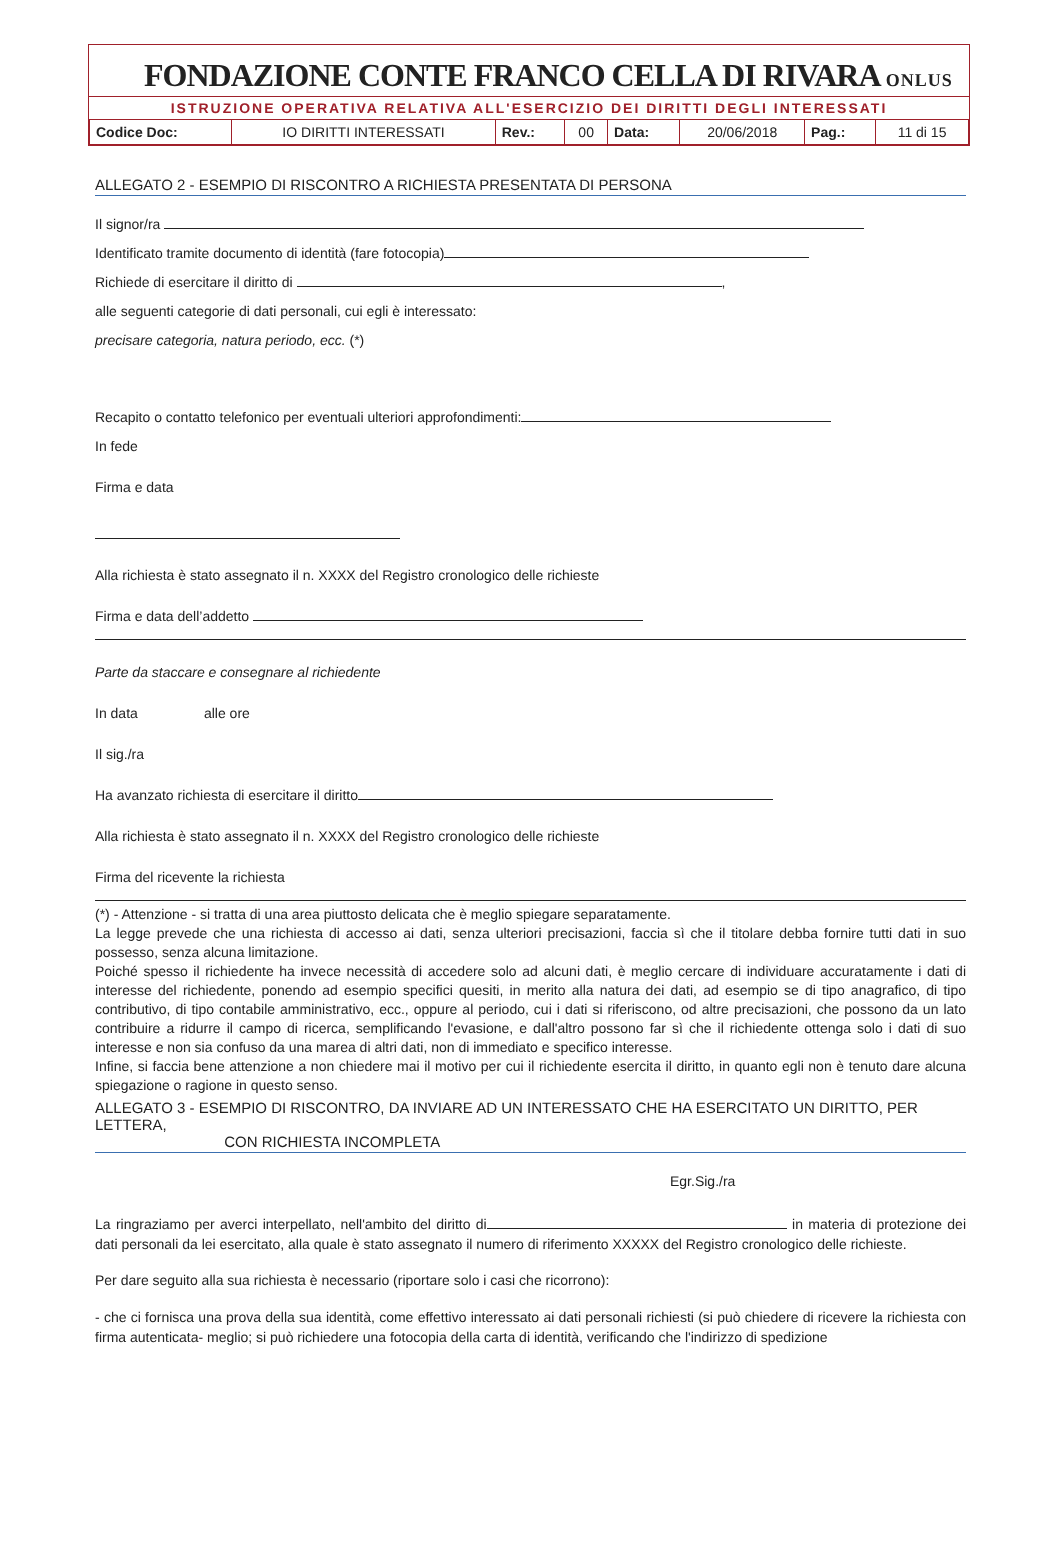FONDAZIONE CONTE FRANCO CELLA DI RIVARA ONLUS
ISTRUZIONE OPERATIVA RELATIVA ALL'ESERCIZIO DEI DIRITTI DEGLI INTERESSATI
| Codice Doc: | IO DIRITTI INTERESSATI | Rev.: | 00 | Data: | 20/06/2018 | Pag.: | 11 di 15 |
ALLEGATO 2 - ESEMPIO DI RISCONTRO A RICHIESTA PRESENTATA DI PERSONA
Il signor/ra
Identificato tramite documento di identità (fare fotocopia)
Richiede di esercitare il diritto di ,
alle seguenti categorie di dati personali, cui egli è interessato:
precisare categoria, natura periodo, ecc. (*)
Recapito o contatto telefonico per eventuali ulteriori approfondimenti:
In fede
Firma e data
Alla richiesta è stato assegnato il n. XXXX del Registro cronologico delle richieste
Firma e data dell’addetto
Parte da staccare e consegnare al richiedente
In data alle ore
Il sig./ra
Ha avanzato richiesta di esercitare il diritto
Alla richiesta è stato assegnato il n. XXXX del Registro cronologico delle richieste
Firma del ricevente la richiesta
(*) - Attenzione - si tratta di una area piuttosto delicata che è meglio spiegare separatamente.
La legge prevede che una richiesta di accesso ai dati, senza ulteriori precisazioni, faccia sì che il titolare debba fornire tutti dati in suo possesso, senza alcuna limitazione.
Poiché spesso il richiedente ha invece necessità di accedere solo ad alcuni dati, è meglio cercare di individuare accuratamente i dati di interesse del richiedente, ponendo ad esempio specifici quesiti, in merito alla natura dei dati, ad esempio se di tipo anagrafico, di tipo contributivo, di tipo contabile amministrativo, ecc., oppure al periodo, cui i dati si riferiscono, od altre precisazioni, che possono da un lato contribuire a ridurre il campo di ricerca, semplificando l'evasione, e dall'altro possono far sì che il richiedente ottenga solo i dati di suo interesse e non sia confuso da una marea di altri dati, non di immediato e specifico interesse.
Infine, si faccia bene attenzione a non chiedere mai il motivo per cui il richiedente esercita il diritto, in quanto egli non è tenuto dare alcuna spiegazione o ragione in questo senso.
ALLEGATO 3 - ESEMPIO DI RISCONTRO, DA INVIARE AD UN INTERESSATO CHE HA ESERCITATO UN DIRITTO, PER LETTERA,
CON RICHIESTA INCOMPLETA
Egr.Sig./ra
La ringraziamo per averci interpellato, nell'ambito del diritto di in materia di protezione dei dati personali da lei esercitato, alla quale è stato assegnato il numero di riferimento XXXXX del Registro cronologico delle richieste.
Per dare seguito alla sua richiesta è necessario (riportare solo i casi che ricorrono):
- che ci fornisca una prova della sua identità, come effettivo interessato ai dati personali richiesti (si può chiedere di ricevere la richiesta con firma autenticata- meglio; si può richiedere una fotocopia della carta di identità, verificando che l'indirizzo di spedizione